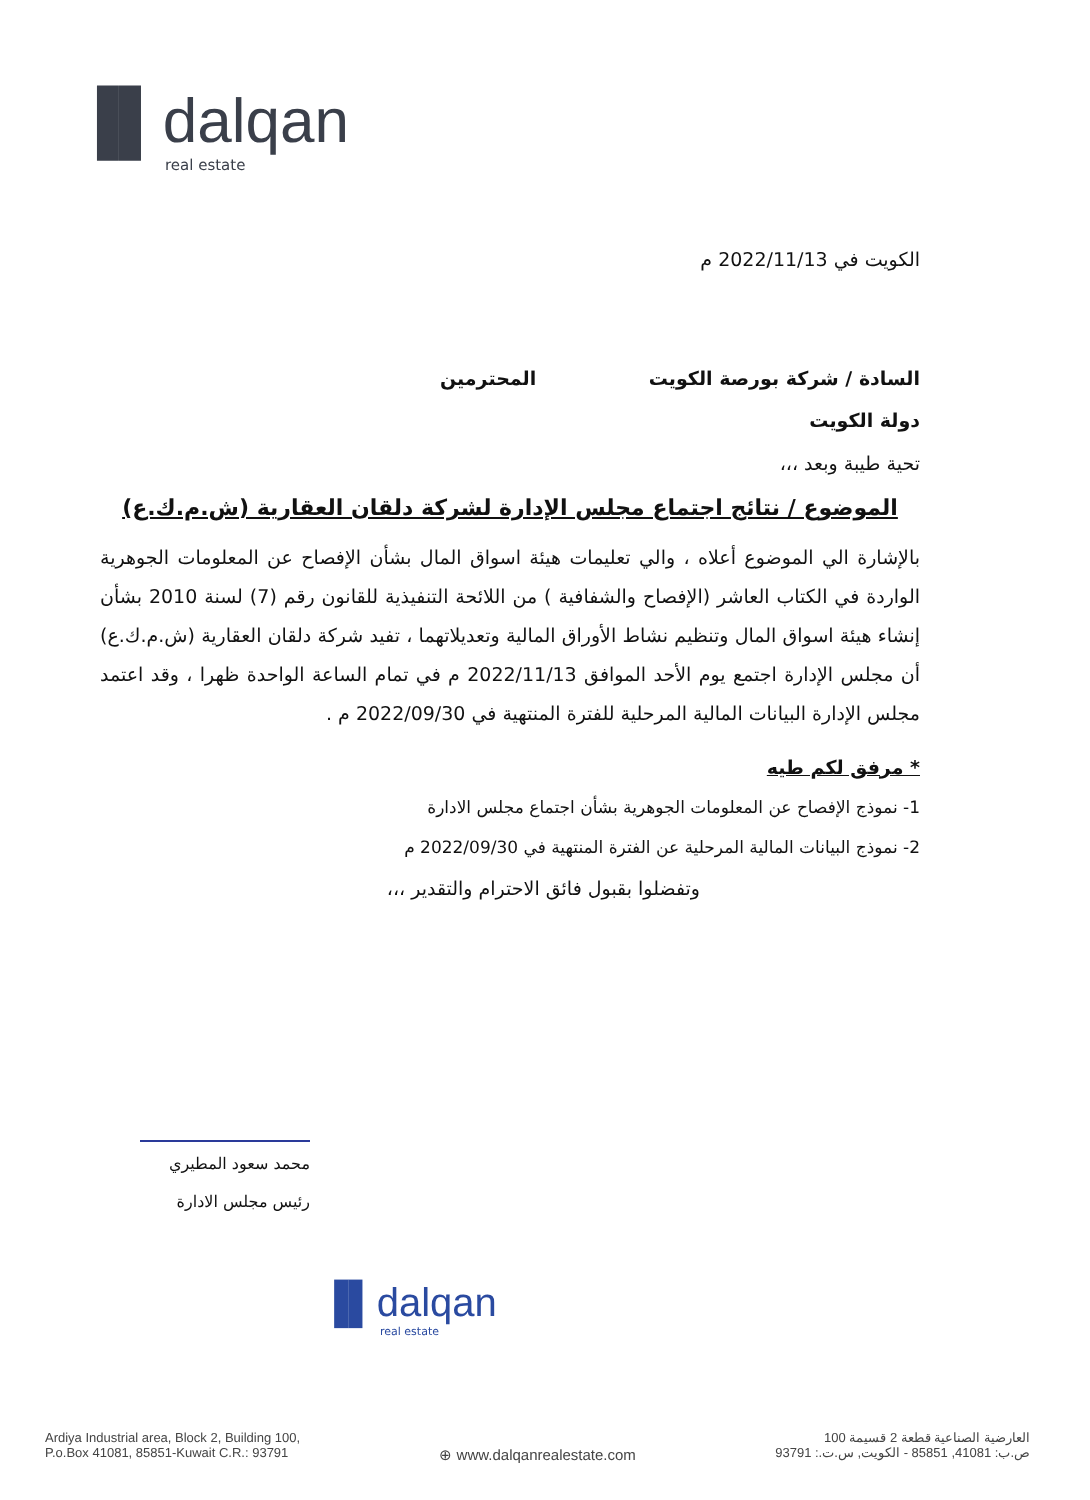▐▌dalqan
real estate
الكويت في 2022/11/13 م
السادة / شركة بورصة الكويت المحترمين
دولة الكويت
تحية طيبة وبعد ،،،
الموضوع / نتائج اجتماع مجلس الإدارة لشركة دلقان العقارية (ش.م.ك.ع)
بالإشارة الي الموضوع أعلاه ، والي تعليمات هيئة اسواق المال بشأن الإفصاح عن المعلومات الجوهرية الواردة في الكتاب العاشر (الإفصاح والشفافية ) من اللائحة التنفيذية للقانون رقم (7) لسنة 2010 بشأن إنشاء هيئة اسواق المال وتنظيم نشاط الأوراق المالية وتعديلاتهما ، تفيد شركة دلقان العقارية (ش.م.ك.ع) أن مجلس الإدارة اجتمع يوم الأحد الموافق 2022/11/13 م في تمام الساعة الواحدة ظهرا ، وقد اعتمد مجلس الإدارة البيانات المالية المرحلية للفترة المنتهية في 2022/09/30 م .
* مرفق لكم طيه
1- نموذج الإفصاح عن المعلومات الجوهرية بشأن اجتماع مجلس الادارة
2- نموذج البيانات المالية المرحلية عن الفترة المنتهية في 2022/09/30 م
وتفضلوا بقبول فائق الاحترام والتقدير ،،،
محمد سعود المطيري
رئيس مجلس الادارة
▐▌dalqan
real estate
Ardiya Industrial area, Block 2, Building 100,
P.o.Box 41081, 85851-Kuwait C.R.: 93791
⊕ www.dalqanrealestate.com
العارضية الصناعية قطعة 2 قسيمة 100
ص.ب: 41081, 85851 - الكويت, س.ت.: 93791